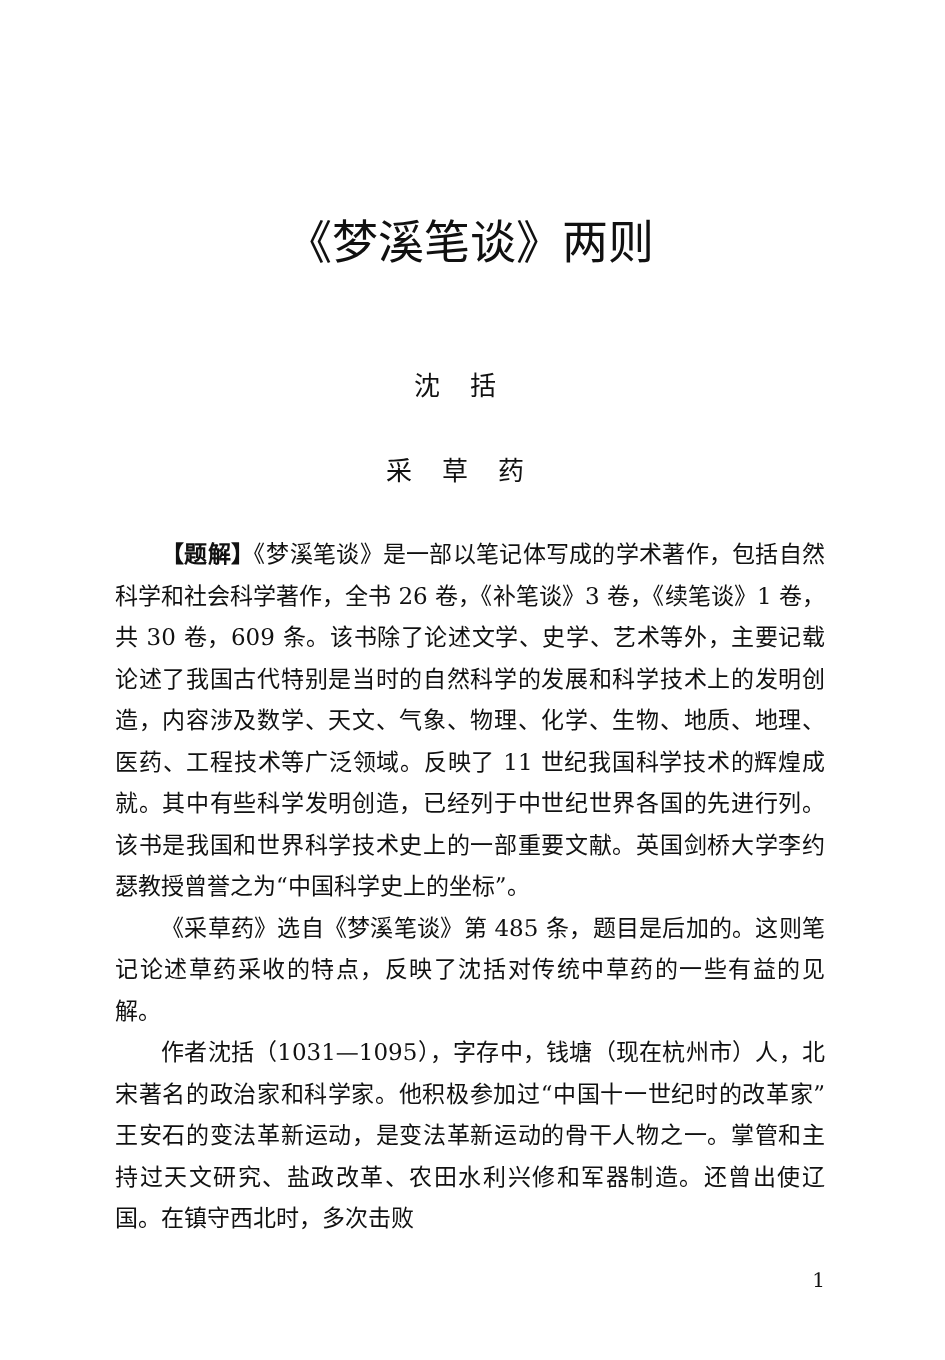《梦溪笔谈》两则
沈括
采草药
【题解】《梦溪笔谈》是一部以笔记体写成的学术著作，包括自然科学和社会科学著作，全书 26 卷，《补笔谈》3 卷，《续笔谈》1 卷，共 30 卷，609 条。该书除了论述文学、史学、艺术等外，主要记载论述了我国古代特别是当时的自然科学的发展和科学技术上的发明创造，内容涉及数学、天文、气象、物理、化学、生物、地质、地理、医药、工程技术等广泛领域。反映了 11 世纪我国科学技术的辉煌成就。其中有些科学发明创造，已经列于中世纪世界各国的先进行列。该书是我国和世界科学技术史上的一部重要文献。英国剑桥大学李约瑟教授曾誉之为“中国科学史上的坐标”。
《采草药》选自《梦溪笔谈》第 485 条，题目是后加的。这则笔记论述草药采收的特点，反映了沈括对传统中草药的一些有益的见解。
作者沈括（1031—1095），字存中，钱塘（现在杭州市）人，北宋著名的政治家和科学家。他积极参加过“中国十一世纪时的改革家”王安石的变法革新运动，是变法革新运动的骨干人物之一。掌管和主持过天文研究、盐政改革、农田水利兴修和军器制造。还曾出使辽国。在镇守西北时，多次击败
1